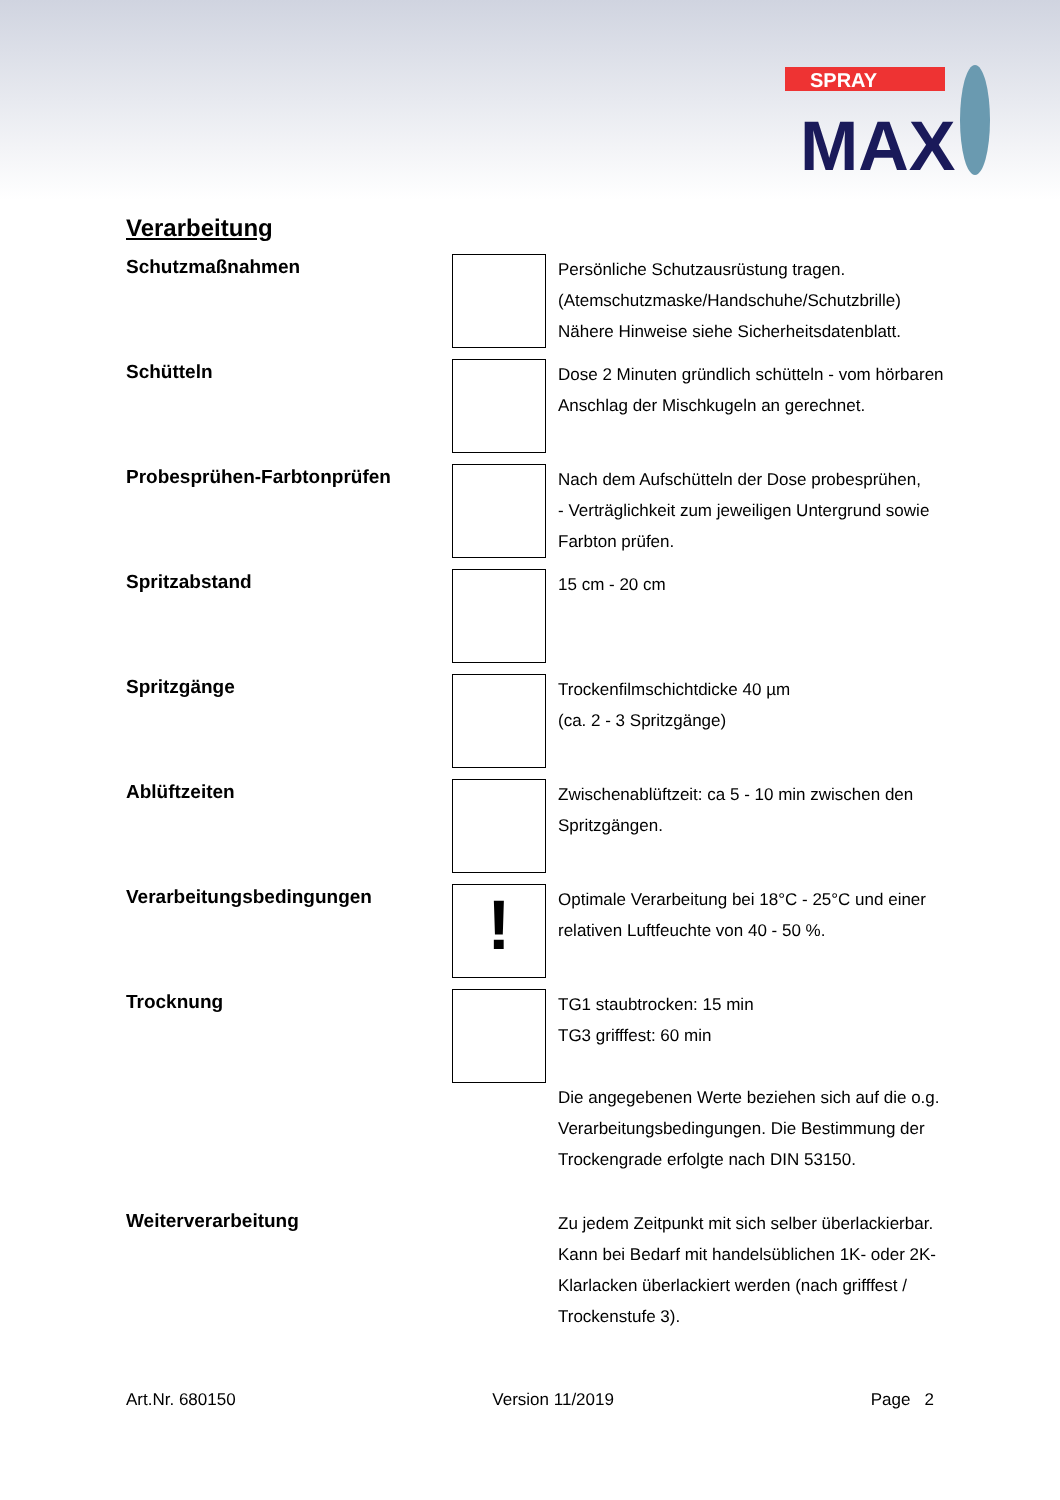SPRAY
MAX
Verarbeitung
Schutzmaßnahmen
Persönliche Schutzausrüstung tragen.
(Atemschutzmaske/Handschuhe/Schutzbrille)
Nähere Hinweise siehe Sicherheitsdatenblatt.
Schütteln
Dose 2 Minuten gründlich schütteln - vom hörbaren Anschlag der Mischkugeln an gerechnet.
Probesprühen-Farbtonprüfen
Nach dem Aufschütteln der Dose probesprühen,
- Verträglichkeit zum jeweiligen Untergrund sowie Farbton prüfen.
Spritzabstand
15 cm - 20 cm
Spritzgänge
Trockenfilmschichtdicke 40 µm
(ca. 2 - 3 Spritzgänge)
Ablüftzeiten
Zwischenablüftzeit: ca 5 - 10 min zwischen den Spritzgängen.
Verarbeitungsbedingungen
!
Optimale Verarbeitung bei 18°C - 25°C und einer relativen Luftfeuchte von 40 - 50 %.
Trocknung
TG1 staubtrocken: 15 min
TG3 grifffest: 60 min
Die angegebenen Werte beziehen sich auf die o.g. Verarbeitungsbedingungen. Die Bestimmung der Trockengrade erfolgte nach DIN 53150.
Weiterverarbeitung
Zu jedem Zeitpunkt mit sich selber überlackierbar.
Kann bei Bedarf mit handelsüblichen 1K- oder 2K- Klarlacken überlackiert werden (nach grifffest / Trockenstufe 3).
Art.Nr. 680150 Version 11/2019 Page 2